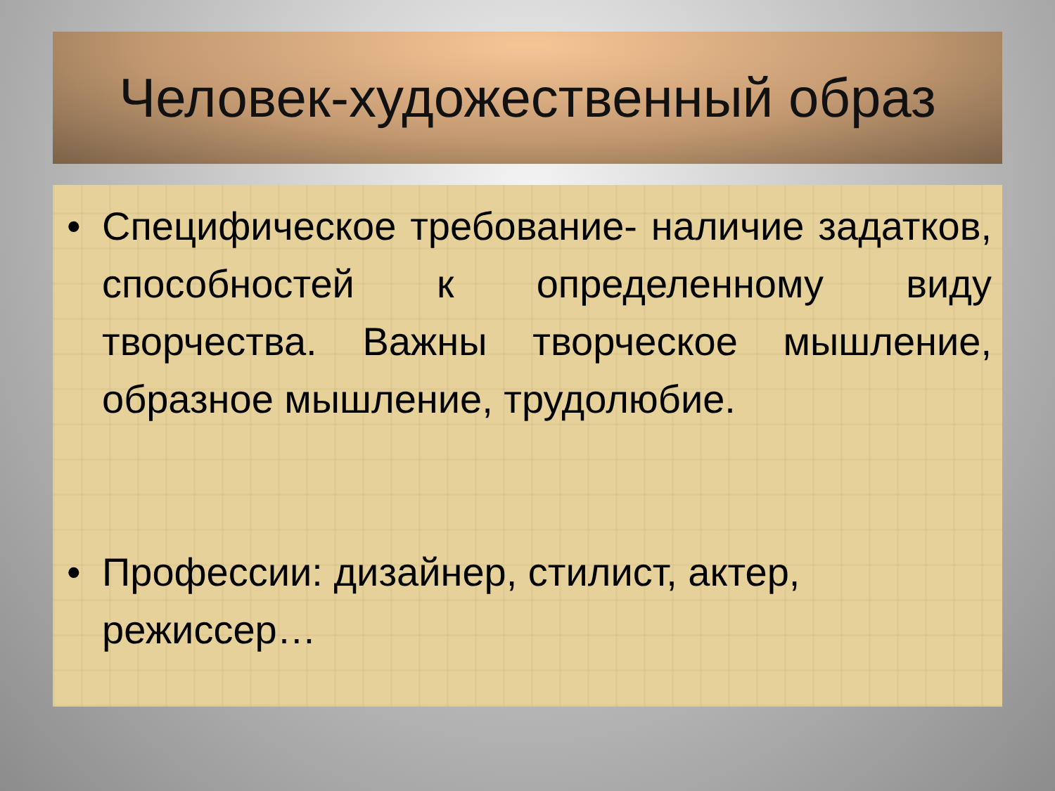Человек-художественный образ
• Специфическое требование- наличие задатков, способностей к определенному виду творчества. Важны творческое мышление, образное мышление, трудолюбие.
• Профессии: дизайнер, стилист, актер, режиссер…